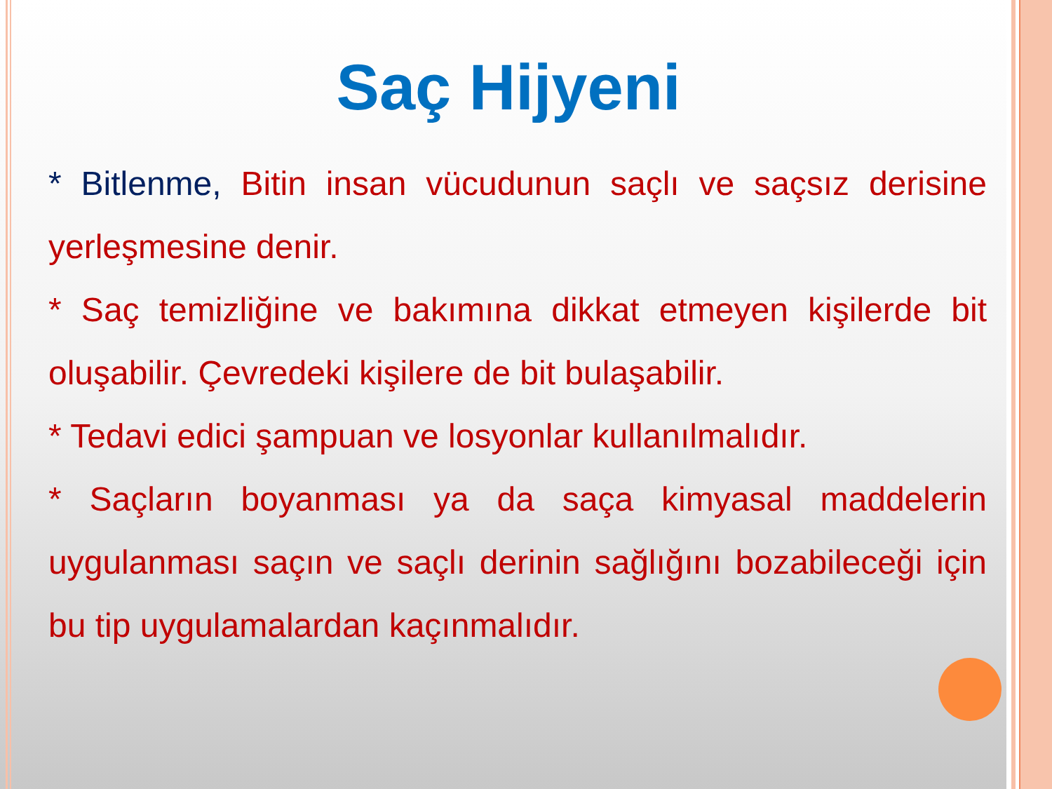Saç Hijyeni
* Bitlenme, Bitin insan vücudunun saçlı ve saçsız derisine yerleşmesine denir.
* Saç temizliğine ve bakımına dikkat etmeyen kişilerde bit oluşabilir. Çevredeki kişilere de bit bulaşabilir.
* Tedavi edici şampuan ve losyonlar kullanılmalıdır.
* Saçların boyanması ya da saça kimyasal maddelerin uygulanması saçın ve saçlı derinin sağlığını bozabileceği için bu tip uygulamalardan kaçınmalıdır.